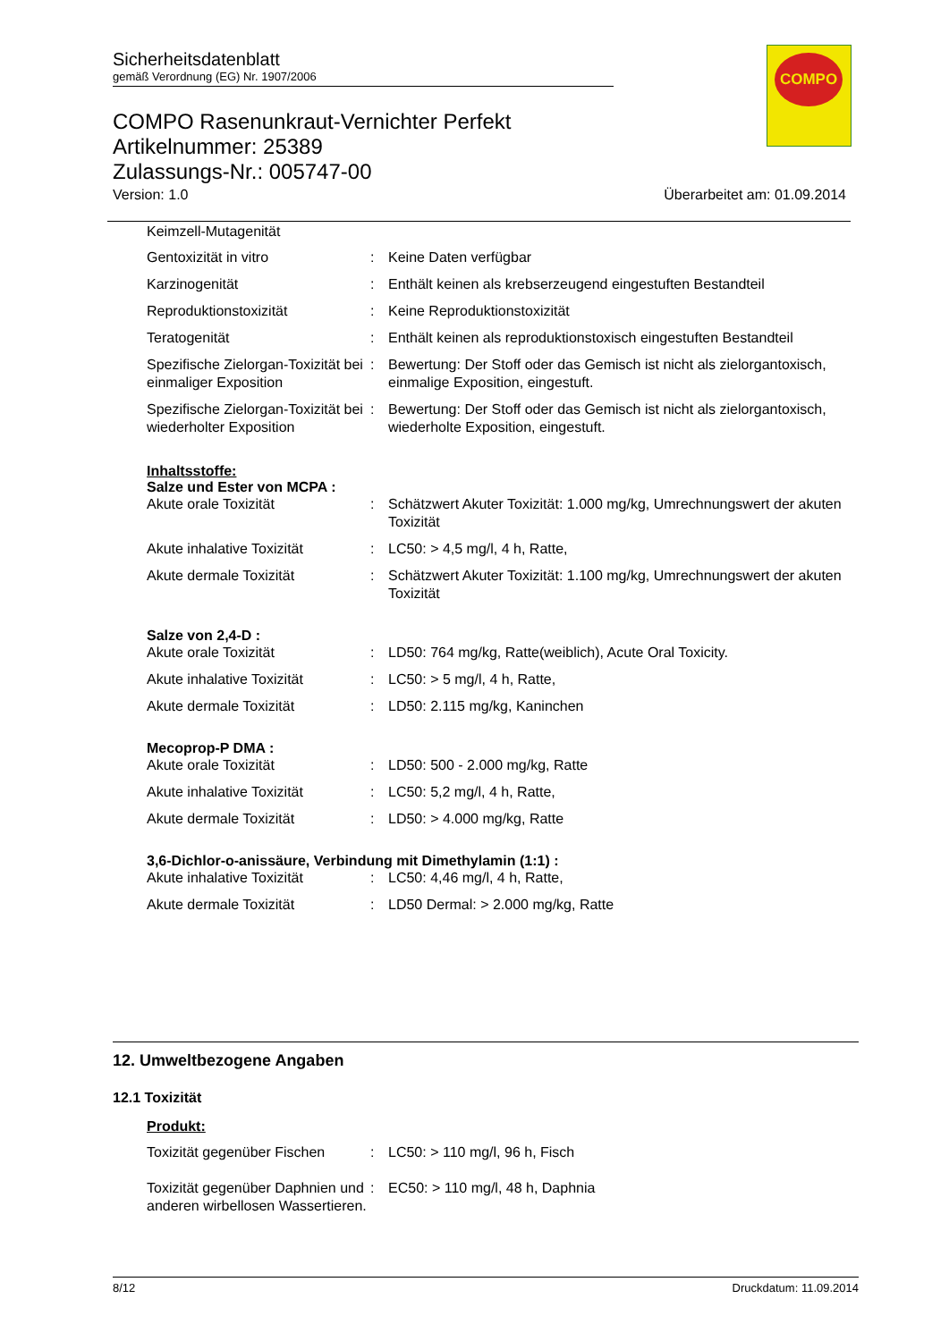Sicherheitsdatenblatt
gemäß Verordnung (EG) Nr. 1907/2006
COMPO Rasenunkraut-Vernichter Perfekt
Artikelnummer: 25389
Zulassungs-Nr.: 005747-00
Version: 1.0 Überarbeitet am: 01.09.2014
COMPO
Keimzell-Mutagenität
| Gentoxizität in vitro | : | Keine Daten verfügbar |
| Karzinogenität | : | Enthält keinen als krebserzeugend eingestuften Bestandteil |
| Reproduktionstoxizität | : | Keine Reproduktionstoxizität |
| Teratogenität | : | Enthält keinen als reproduktionstoxisch eingestuften Bestandteil |
| Spezifische Zielorgan-Toxizität bei einmaliger Exposition | : | Bewertung: Der Stoff oder das Gemisch ist nicht als zielorgantoxisch, einmalige Exposition, eingestuft. |
| Spezifische Zielorgan-Toxizität bei wiederholter Exposition | : | Bewertung: Der Stoff oder das Gemisch ist nicht als zielorgantoxisch, wiederholte Exposition, eingestuft. |
Inhaltsstoffe:
Salze und Ester von MCPA :
| Akute orale Toxizität | : | Schätzwert Akuter Toxizität: 1.000 mg/kg, Umrechnungswert der akuten Toxizität |
| Akute inhalative Toxizität | : | LC50: > 4,5 mg/l, 4 h, Ratte, |
| Akute dermale Toxizität | : | Schätzwert Akuter Toxizität: 1.100 mg/kg, Umrechnungswert der akuten Toxizität |
Salze von 2,4-D :
| Akute orale Toxizität | : | LD50: 764 mg/kg, Ratte(weiblich), Acute Oral Toxicity. |
| Akute inhalative Toxizität | : | LC50: > 5 mg/l, 4 h, Ratte, |
| Akute dermale Toxizität | : | LD50: 2.115 mg/kg, Kaninchen |
Mecoprop-P DMA :
| Akute orale Toxizität | : | LD50: 500 - 2.000 mg/kg, Ratte |
| Akute inhalative Toxizität | : | LC50: 5,2 mg/l, 4 h, Ratte, |
| Akute dermale Toxizität | : | LD50: > 4.000 mg/kg, Ratte |
3,6-Dichlor-o-anissäure, Verbindung mit Dimethylamin (1:1) :
| Akute inhalative Toxizität | : | LC50: 4,46 mg/l, 4 h, Ratte, |
| Akute dermale Toxizität | : | LD50 Dermal: > 2.000 mg/kg, Ratte |
12. Umweltbezogene Angaben
12.1 Toxizität
Produkt:
| Toxizität gegenüber Fischen | : | LC50: > 110 mg/l, 96 h, Fisch |
| Toxizität gegenüber Daphnien und anderen wirbellosen Wassertieren. | : | EC50: > 110 mg/l, 48 h, Daphnia |
8/12 Druckdatum: 11.09.2014